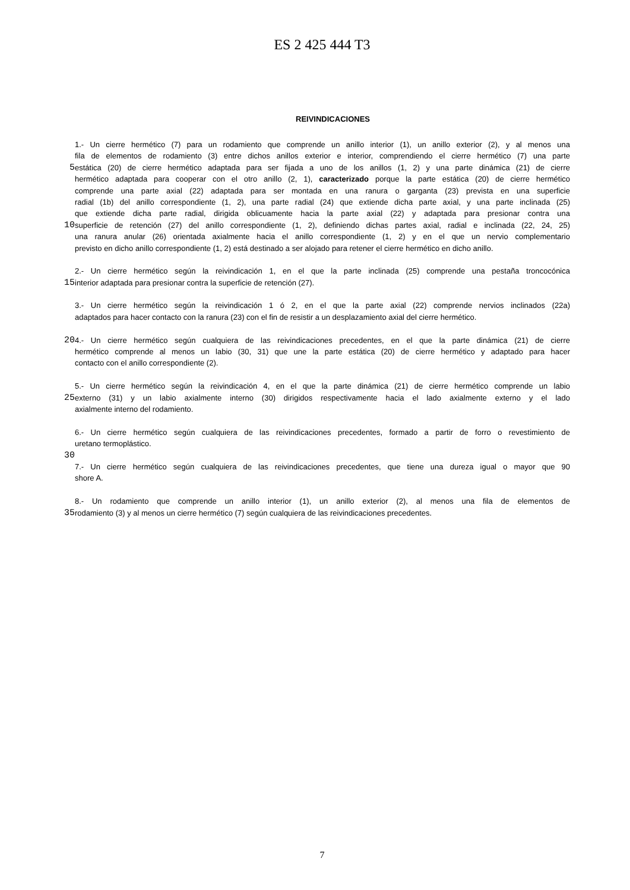ES 2 425 444 T3
REIVINDICACIONES
1.- Un cierre hermético (7) para un rodamiento que comprende un anillo interior (1), un anillo exterior (2), y al menos una
fila de elementos de rodamiento (3) entre dichos anillos exterior e interior, comprendiendo el cierre hermético (7) una parte
5
estática (20) de cierre hermético adaptada para ser fijada a uno de los anillos (1, 2) y una parte dinámica (21) de cierre
hermético adaptada para cooperar con el otro anillo (2, 1), caracterizado porque la parte estática (20) de cierre hermético
comprende una parte axial (22) adaptada para ser montada en una ranura o garganta (23) prevista en una superficie
radial (1b) del anillo correspondiente (1, 2), una parte radial (24) que extiende dicha parte axial, y una parte inclinada (25)
que extiende dicha parte radial, dirigida oblicuamente hacia la parte axial (22) y adaptada para presionar contra una
10
superficie de retención (27) del anillo correspondiente (1, 2), definiendo dichas partes axial, radial e inclinada (22, 24, 25)
una ranura anular (26) orientada axialmente hacia el anillo correspondiente (1, 2) y en el que un nervio complementario
previsto en dicho anillo correspondiente (1, 2) está destinado a ser alojado para retener el cierre hermético en dicho anillo.
2.- Un cierre hermético según la reivindicación 1, en el que la parte inclinada (25) comprende una pestaña troncocónica
15
interior adaptada para presionar contra la superficie de retención (27).
3.- Un cierre hermético según la reivindicación 1 ó 2, en el que la parte axial (22) comprende nervios inclinados (22a)
adaptados para hacer contacto con la ranura (23) con el fin de resistir a un desplazamiento axial del cierre hermético.
20
4.- Un cierre hermético según cualquiera de las reivindicaciones precedentes, en el que la parte dinámica (21) de cierre
hermético comprende al menos un labio (30, 31) que une la parte estática (20) de cierre hermético y adaptado para hacer
contacto con el anillo correspondiente (2).
5.- Un cierre hermético según la reivindicación 4, en el que la parte dinámica (21) de cierre hermético comprende un labio
25
externo (31) y un labio axialmente interno (30) dirigidos respectivamente hacia el lado axialmente externo y el lado
axialmente interno del rodamiento.
6.- Un cierre hermético según cualquiera de las reivindicaciones precedentes, formado a partir de forro o revestimiento de
uretano termoplástico.
30
7.- Un cierre hermético según cualquiera de las reivindicaciones precedentes, que tiene una dureza igual o mayor que 90
shore A.
8.- Un rodamiento que comprende un anillo interior (1), un anillo exterior (2), al menos una fila de elementos de
35
rodamiento (3) y al menos un cierre hermético (7) según cualquiera de las reivindicaciones precedentes.
7